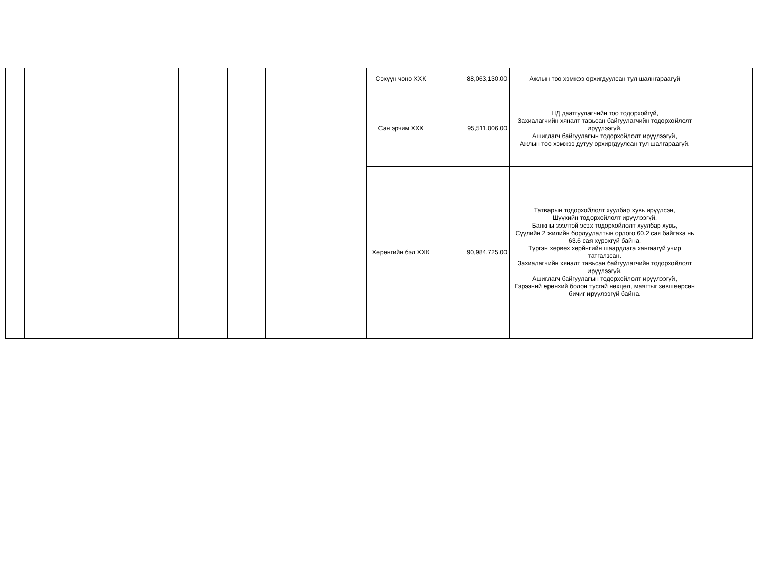| | | | | | | | Сэхүүн чоно ХХК | 88,063,130.00 | Ажлын тоо хэмжээ орхигдуулсан тул шалнгараагүй | |
| | | | | | | | Сан эрчим ХХК | 95,511,006.00 | НД даатгуулагчийн тоо тодорхойгүй, Захиалагчийн хяналт тавьсан байгуулагчийн тодорхойлолт ирүүлээгүй, Ашиглагч байгуулагын тодорхойлолт ирүүлээгүй, Ажлын тоо хэмжээ дутуу орхиргдуулсан тул шалгараагүй. | |
| | | | | | | | Хөрөнгийн бэл ХХК | 90,984,725.00 | Татварын тодорхойлолт хуулбар хувь ирүүлсэн, Шүүхийн тодорхойлолт ирүүлээгүй, Банкны зээлтэй эсэх тодорхойлолт хуулбар хувь, Сүүлийн 2 жилийн борлуулалтын орлого 60.2 сая байгаха нь 63.6 сая хүрэхгүй байна, Түргэн хөрвөх хөрйнгийн шаардлага хангаагүй учир татгалзсан. Захиалагчийн хяналт тавьсан байгуулагчийн тодорхойлолт ирүүлээгүй, Ашиглагч байгуулагын тодорхойлолт ирүүлээгүй, Гэрээний ерөнхий болон тусгай нөхцөл, маягтыг зөвшөөрсөн бичиг ирүүлээгүй байна. | |